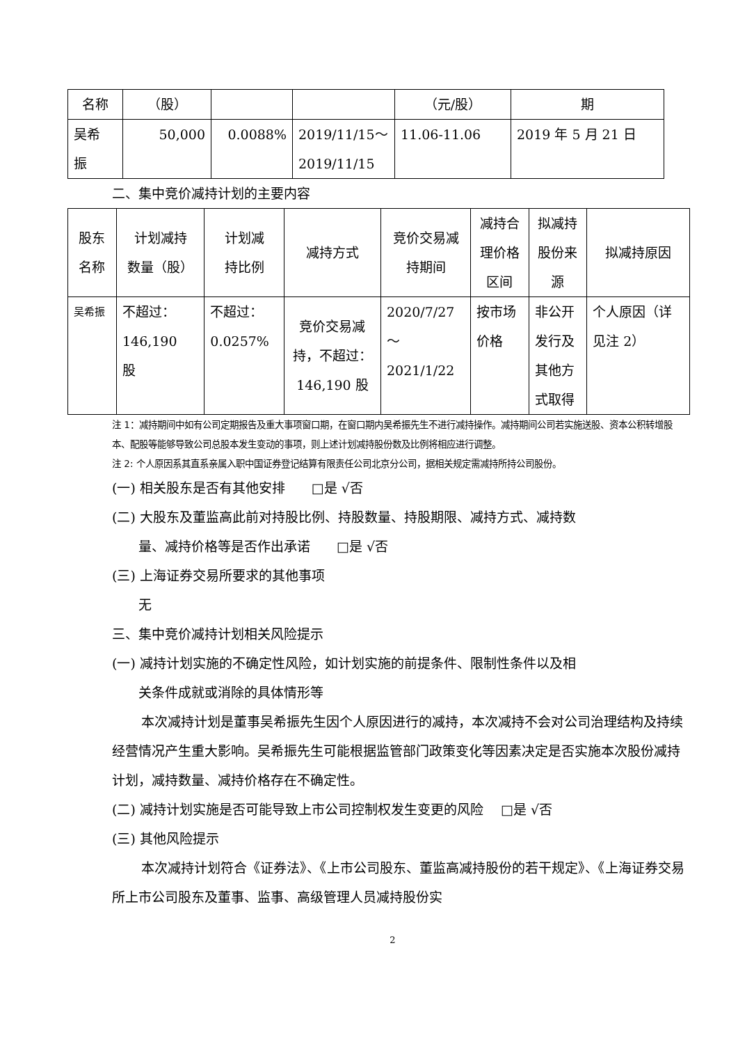| 名称 | （股） | | | （元/股） | 期 |
| 吴希 振 | 50,000 | 0.0088% | 2019/11/15～ 2019/11/15 | 11.06-11.06 | 2019 年 5 月 21 日 |
二、集中竞价减持计划的主要内容
| 股东 名称 | 计划减持 数量（股） | 计划减 持比例 | 减持方式 | 竞价交易减 持期间 | 减持合 理价格 区间 | 拟减持 股份来 源 | 拟减持原因 |
| 吴希振 | 不超过： 146,190 股 | 不超过： 0.0257% | 竞价交易减 持，不超过： 146,190 股 | 2020/7/27 ～ 2021/1/22 | 按市场 价格 | 非公开 发行及 其他方 式取得 | 个人原因（详 见注 2） |
注 1：减持期间中如有公司定期报告及重大事项窗口期，在窗口期内吴希振先生不进行减持操作。减持期间公司若实施送股、资本公积转增股本、配股等能够导致公司总股本发生变动的事项，则上述计划减持股份数及比例将相应进行调整。
注 2: 个人原因系其直系亲属入职中国证券登记结算有限责任公司北京分公司，据相关规定需减持所持公司股份。
(一) 相关股东是否有其他安排　　□是 √否
(二) 大股东及董监高此前对持股比例、持股数量、持股期限、减持方式、减持数
量、减持价格等是否作出承诺　　□是 √否
(三) 上海证券交易所要求的其他事项
无
三、集中竞价减持计划相关风险提示
(一) 减持计划实施的不确定性风险，如计划实施的前提条件、限制性条件以及相
关条件成就或消除的具体情形等
本次减持计划是董事吴希振先生因个人原因进行的减持，本次减持不会对公司治理结构及持续经营情况产生重大影响。吴希振先生可能根据监管部门政策变化等因素决定是否实施本次股份减持计划，减持数量、减持价格存在不确定性。
(二) 减持计划实施是否可能导致上市公司控制权发生变更的风险　 □是 √否
(三) 其他风险提示
本次减持计划符合《证券法》、《上市公司股东、董监高减持股份的若干规定》、《上海证券交易所上市公司股东及董事、监事、高级管理人员减持股份实
2